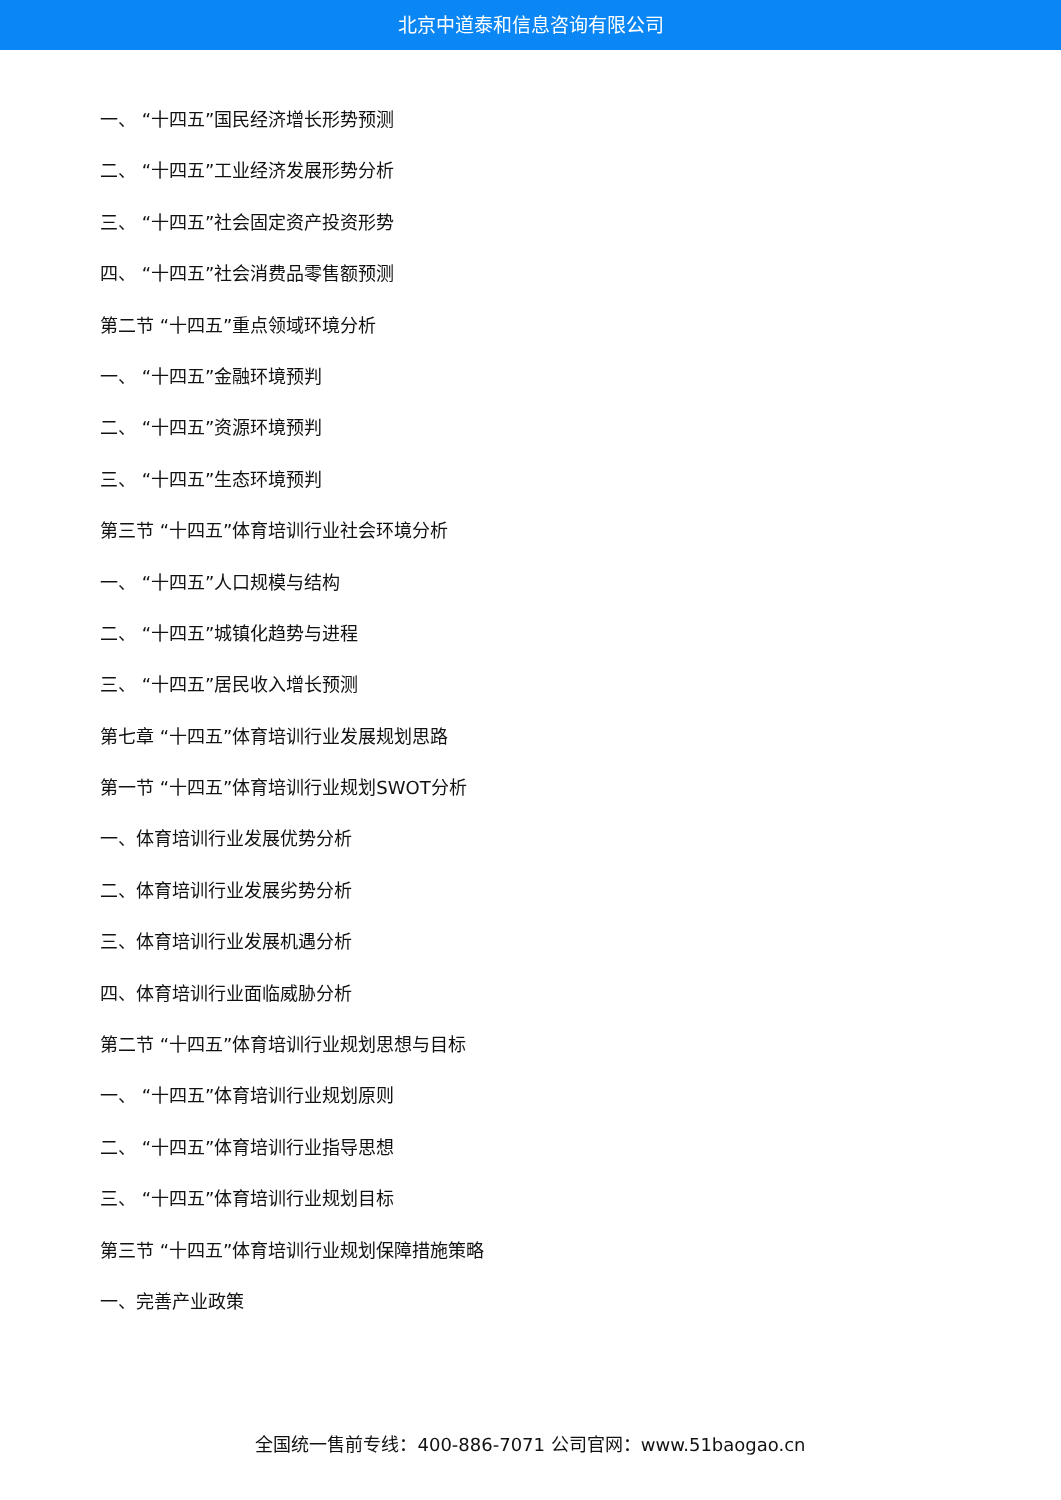北京中道泰和信息咨询有限公司
一、 “十四五”国民经济增长形势预测
二、 “十四五”工业经济发展形势分析
三、 “十四五”社会固定资产投资形势
四、 “十四五”社会消费品零售额预测
第二节 “十四五”重点领域环境分析
一、 “十四五”金融环境预判
二、 “十四五”资源环境预判
三、 “十四五”生态环境预判
第三节 “十四五”体育培训行业社会环境分析
一、 “十四五”人口规模与结构
二、 “十四五”城镇化趋势与进程
三、 “十四五”居民收入增长预测
第七章 “十四五”体育培训行业发展规划思路
第一节 “十四五”体育培训行业规划SWOT分析
一、体育培训行业发展优势分析
二、体育培训行业发展劣势分析
三、体育培训行业发展机遇分析
四、体育培训行业面临威胁分析
第二节 “十四五”体育培训行业规划思想与目标
一、 “十四五”体育培训行业规划原则
二、 “十四五”体育培训行业指导思想
三、 “十四五”体育培训行业规划目标
第三节 “十四五”体育培训行业规划保障措施策略
一、完善产业政策
全国统一售前专线：400-886-7071 公司官网：www.51baogao.cn